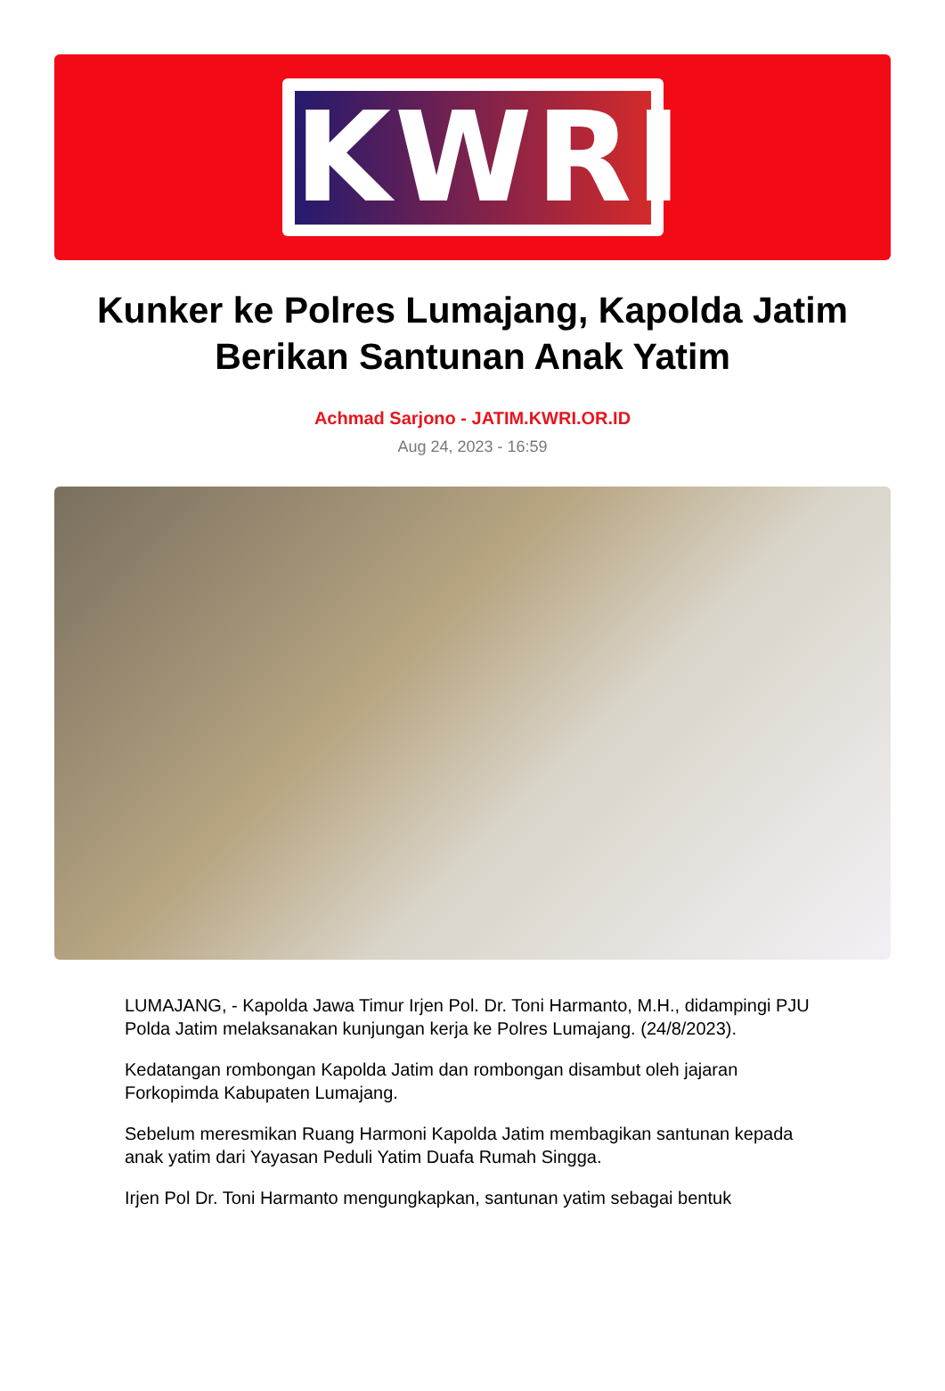KWRI
Kunker ke Polres Lumajang, Kapolda Jatim Berikan Santunan Anak Yatim
Achmad Sarjono - JATIM.KWRI.OR.ID
Aug 24, 2023 - 16:59
LUMAJANG, - Kapolda Jawa Timur Irjen Pol. Dr. Toni Harmanto, M.H., didampingi PJU Polda Jatim melaksanakan kunjungan kerja ke Polres Lumajang. (24/8/2023).
Kedatangan rombongan Kapolda Jatim dan rombongan disambut oleh jajaran Forkopimda Kabupaten Lumajang.
Sebelum meresmikan Ruang Harmoni Kapolda Jatim membagikan santunan kepada anak yatim dari Yayasan Peduli Yatim Duafa Rumah Singga.
Irjen Pol Dr. Toni Harmanto mengungkapkan, santunan yatim sebagai bentuk